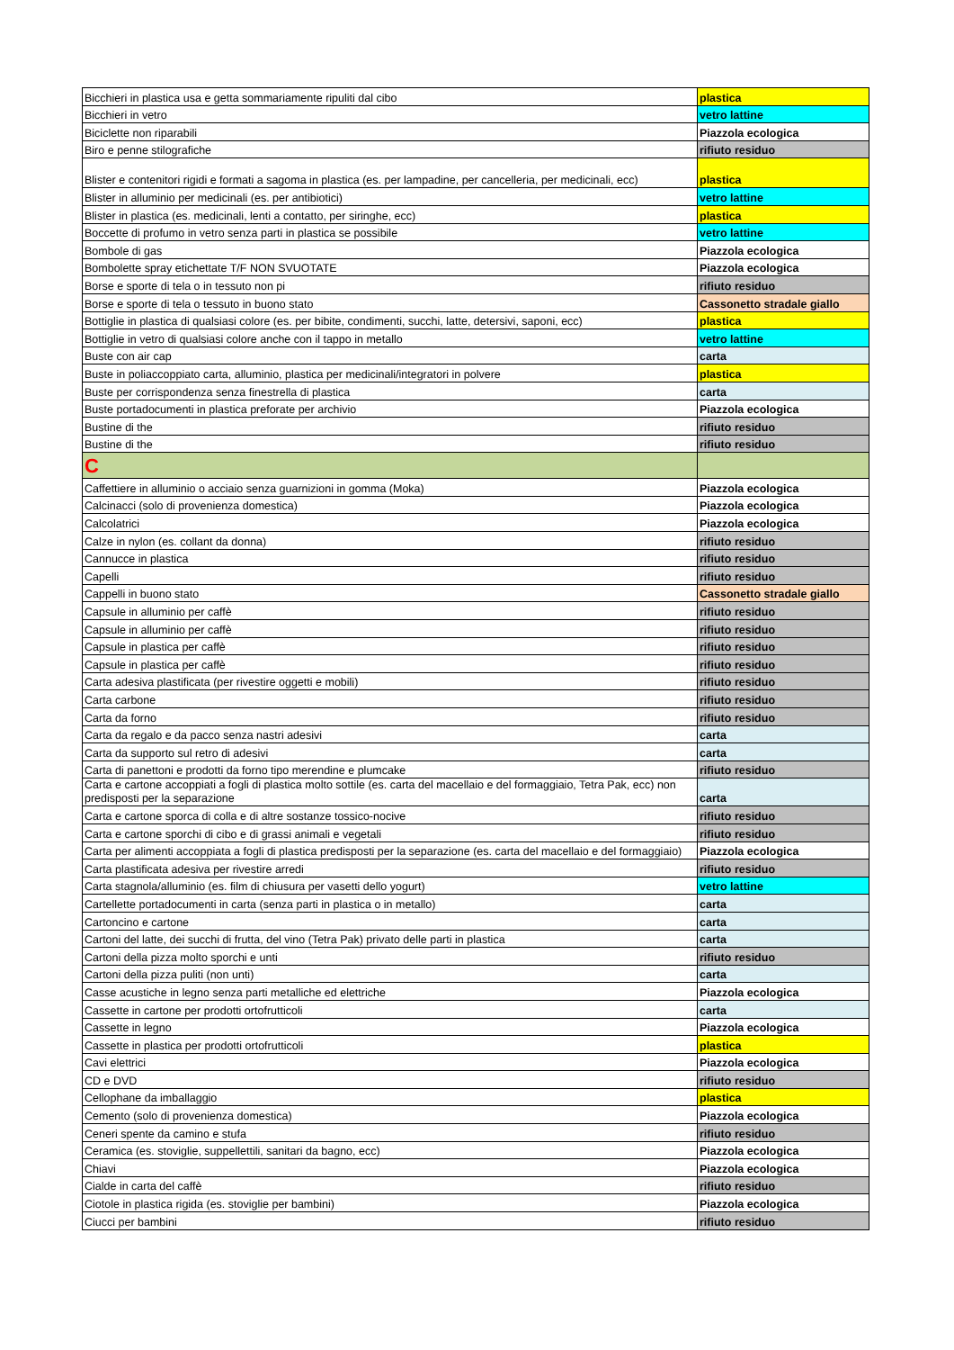| Bicchieri in plastica usa e getta sommariamente ripuliti dal cibo | plastica |
| Bicchieri in vetro | vetro lattine |
| Biciclette non riparabili | Piazzola ecologica |
| Biro e penne stilografiche | rifiuto residuo |
| Blister e contenitori rigidi e formati a sagoma in plastica (es. per lampadine, per cancelleria, per medicinali, ecc) | plastica |
| Blister in alluminio per medicinali (es. per antibiotici) | vetro lattine |
| Blister in plastica (es. medicinali, lenti a contatto, per siringhe, ecc) | plastica |
| Boccette di profumo in vetro senza parti in plastica se possibile | vetro lattine |
| Bombole di gas | Piazzola ecologica |
| Bombolette spray etichettate T/F NON SVUOTATE | Piazzola ecologica |
| Borse e sporte di tela o in tessuto non pi | rifiuto residuo |
| Borse e sporte di tela o tessuto in buono stato | Cassonetto stradale giallo |
| Bottiglie in plastica di qualsiasi colore (es. per bibite, condimenti, succhi, latte, detersivi, saponi, ecc) | plastica |
| Bottiglie in vetro di qualsiasi colore anche con il tappo in metallo | vetro lattine |
| Buste con air cap | carta |
| Buste in poliaccoppiato carta, alluminio, plastica per medicinali/integratori in polvere | plastica |
| Buste per corrispondenza senza finestrella di plastica | carta |
| Buste portadocumenti in plastica preforate per archivio | Piazzola ecologica |
| Bustine di the | rifiuto residuo |
| Bustine di the | rifiuto residuo |
| C | |
| Caffettiere in alluminio o acciaio senza guarnizioni in gomma (Moka) | Piazzola ecologica |
| Calcinacci (solo di provenienza domestica) | Piazzola ecologica |
| Calcolatrici | Piazzola ecologica |
| Calze in nylon (es. collant da donna) | rifiuto residuo |
| Cannucce in plastica | rifiuto residuo |
| Capelli | rifiuto residuo |
| Cappelli in buono stato | Cassonetto stradale giallo |
| Capsule in alluminio per caffè | rifiuto residuo |
| Capsule in alluminio per caffè | rifiuto residuo |
| Capsule in plastica per caffè | rifiuto residuo |
| Capsule in plastica per caffè | rifiuto residuo |
| Carta adesiva plastificata (per rivestire oggetti e mobili) | rifiuto residuo |
| Carta carbone | rifiuto residuo |
| Carta da forno | rifiuto residuo |
| Carta da regalo e da pacco senza nastri adesivi | carta |
| Carta da supporto sul retro di adesivi | carta |
| Carta di panettoni e prodotti da forno tipo merendine e plumcake | rifiuto residuo |
| Carta e cartone accoppiati a fogli di plastica molto sottile (es. carta del macellaio e del formaggiaio, Tetra Pak, ecc) non predisposti per la separazione | carta |
| Carta e cartone sporca di colla e di altre sostanze tossico-nocive | rifiuto residuo |
| Carta e cartone sporchi di cibo e di grassi animali e vegetali | rifiuto residuo |
| Carta per alimenti accoppiata a fogli di plastica predisposti per la separazione (es. carta del macellaio e del formaggiaio) | Piazzola ecologica |
| Carta plastificata adesiva per rivestire arredi | rifiuto residuo |
| Carta stagnola/alluminio (es. film di chiusura per vasetti dello yogurt) | vetro lattine |
| Cartellette portadocumenti in carta (senza parti in plastica o in metallo) | carta |
| Cartoncino e cartone | carta |
| Cartoni del latte, dei succhi di frutta, del vino (Tetra Pak) privato delle parti in plastica | carta |
| Cartoni della pizza molto sporchi e unti | rifiuto residuo |
| Cartoni della pizza puliti (non unti) | carta |
| Casse acustiche in legno senza parti metalliche ed elettriche | Piazzola ecologica |
| Cassette in cartone per prodotti ortofrutticoli | carta |
| Cassette in legno | Piazzola ecologica |
| Cassette in plastica per prodotti ortofrutticoli | plastica |
| Cavi elettrici | Piazzola ecologica |
| CD e DVD | rifiuto residuo |
| Cellophane da imballaggio | plastica |
| Cemento (solo di provenienza domestica) | Piazzola ecologica |
| Ceneri spente da camino e stufa | rifiuto residuo |
| Ceramica (es. stoviglie, suppellettili, sanitari da bagno, ecc) | Piazzola ecologica |
| Chiavi | Piazzola ecologica |
| Cialde in carta del caffè | rifiuto residuo |
| Ciotole in plastica rigida (es. stoviglie per bambini) | Piazzola ecologica |
| Ciucci per bambini | rifiuto residuo |